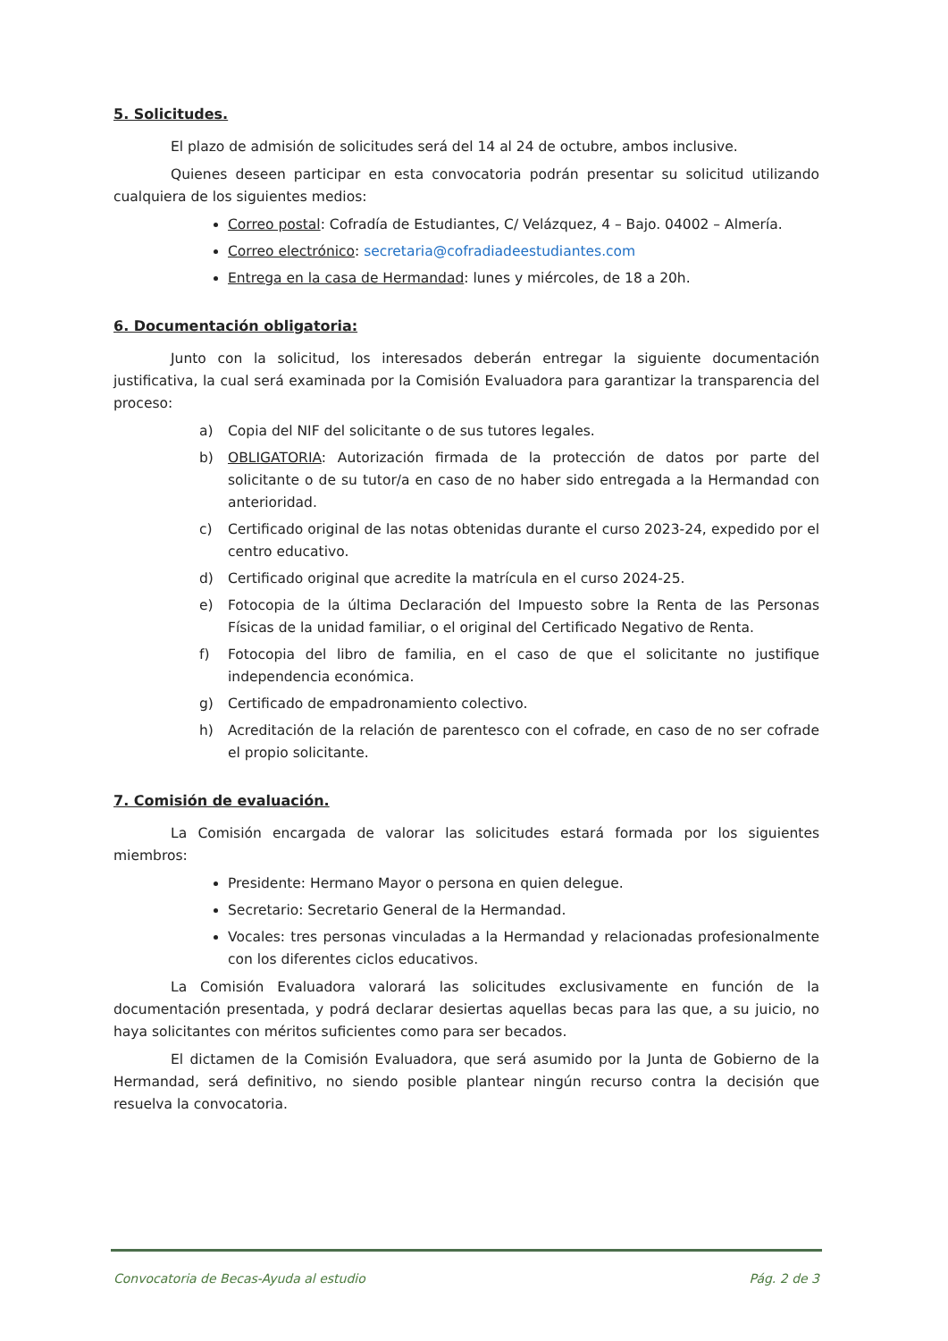5. Solicitudes.
El plazo de admisión de solicitudes será del 14 al 24 de octubre, ambos inclusive.
Quienes deseen participar en esta convocatoria podrán presentar su solicitud utilizando cualquiera de los siguientes medios:
Correo postal: Cofradía de Estudiantes, C/ Velázquez, 4 – Bajo. 04002 – Almería.
Correo electrónico: secretaria@cofradiadeestudiantes.com
Entrega en la casa de Hermandad: lunes y miércoles, de 18 a 20h.
6. Documentación obligatoria:
Junto con la solicitud, los interesados deberán entregar la siguiente documentación justificativa, la cual será examinada por la Comisión Evaluadora para garantizar la transparencia del proceso:
a) Copia del NIF del solicitante o de sus tutores legales.
b) OBLIGATORIA: Autorización firmada de la protección de datos por parte del solicitante o de su tutor/a en caso de no haber sido entregada a la Hermandad con anterioridad.
c) Certificado original de las notas obtenidas durante el curso 2023-24, expedido por el centro educativo.
d) Certificado original que acredite la matrícula en el curso 2024-25.
e) Fotocopia de la última Declaración del Impuesto sobre la Renta de las Personas Físicas de la unidad familiar, o el original del Certificado Negativo de Renta.
f) Fotocopia del libro de familia, en el caso de que el solicitante no justifique independencia económica.
g) Certificado de empadronamiento colectivo.
h) Acreditación de la relación de parentesco con el cofrade, en caso de no ser cofrade el propio solicitante.
7. Comisión de evaluación.
La Comisión encargada de valorar las solicitudes estará formada por los siguientes miembros:
Presidente: Hermano Mayor o persona en quien delegue.
Secretario: Secretario General de la Hermandad.
Vocales: tres personas vinculadas a la Hermandad y relacionadas profesionalmente con los diferentes ciclos educativos.
La Comisión Evaluadora valorará las solicitudes exclusivamente en función de la documentación presentada, y podrá declarar desiertas aquellas becas para las que, a su juicio, no haya solicitantes con méritos suficientes como para ser becados.
El dictamen de la Comisión Evaluadora, que será asumido por la Junta de Gobierno de la Hermandad, será definitivo, no siendo posible plantear ningún recurso contra la decisión que resuelva la convocatoria.
Convocatoria de Becas-Ayuda al estudio Pág. 2 de 3